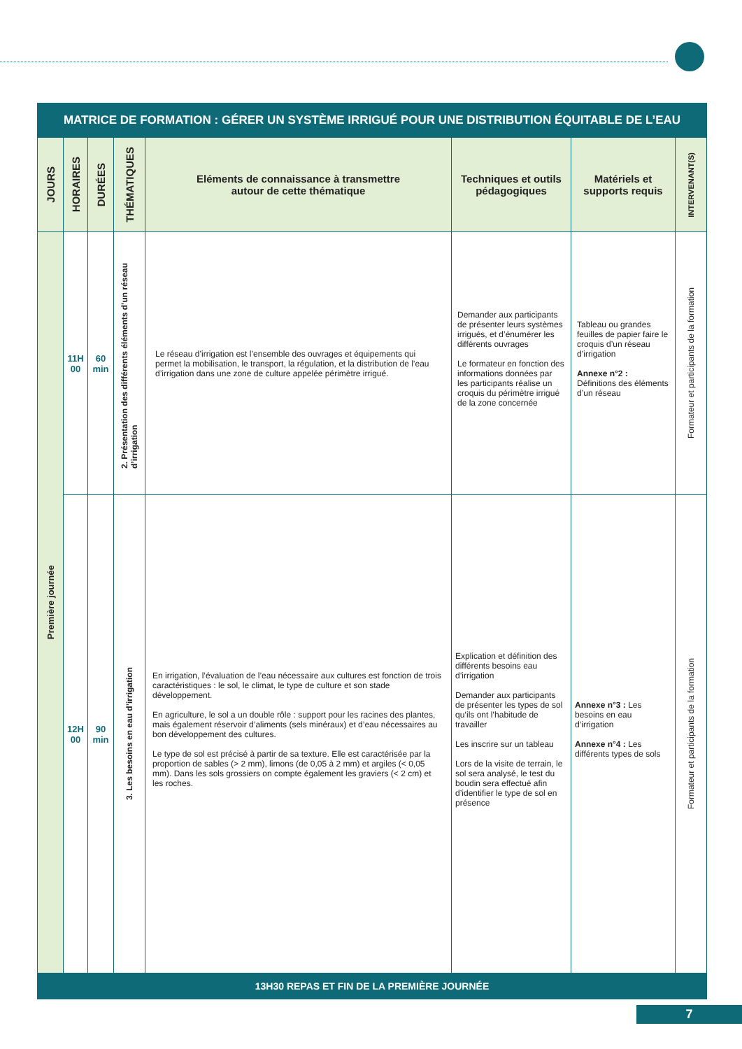| MATRICE DE FORMATION : GÉRER UN SYSTÈME IRRIGUÉ POUR UNE DISTRIBUTION ÉQUITABLE DE L’EAU | | | | | | | |
| --- | --- | --- | --- | --- | --- | --- | --- |
| JOURS | HORAIRES | DURÉES | THÉMATIQUES | Eléments de connaissance à transmettre autour de cette thématique | Techniques et outils pédagogiques | Matériels et supports requis | INTERVENANT(S) |
| Première journée | 11H 00 | 60 min | 2. Présentation des différents éléments d’un réseau d’irrigation | Le réseau d’irrigation est l’ensemble des ouvrages et équipements qui permet la mobilisation, le transport, la régulation, et la distribution de l’eau d’irrigation dans une zone de culture appelée périmètre irrigué. | Demander aux participants de présenter leurs systèmes irrigués, et d’énumérer les différents ouvrages Le formateur en fonction des informations données par les participants réalise un croquis du périmètre irrigué de la zone concernée | Tableau ou grandes feuilles de papier faire le croquis d’un réseau d’irrigation Annexe n°2 : Définitions des éléments d’un réseau | Formateur et participants de la formation |
| | 12H 00 | 90 min | 3. Les besoins en eau d’irrigation | En irrigation, l’évaluation de l’eau nécessaire aux cultures est fonction de trois caractéristiques : le sol, le climat, le type de culture et son stade développement. En agriculture, le sol a un double rôle : support pour les racines des plantes, mais également réservoir d’aliments (sels minéraux) et d’eau nécessaires au bon développement des cultures. Le type de sol est précisé à partir de sa texture. Elle est caractérisée par la proportion de sables (> 2 mm), limons (de 0,05 à 2 mm) et argiles (< 0,05 mm). Dans les sols grossiers on compte également les graviers (< 2 cm) et les roches. | Explication et définition des différents besoins eau d’irrigation Demander aux participants de présenter les types de sol qu’ils ont l’habitude de travailler Les inscrire sur un tableau Lors de la visite de terrain, le sol sera analysé, le test du boudin sera effectué afin d’identifier le type de sol en présence | Annexe n°3 : Les besoins en eau d’irrigation Annexe n°4 : Les différents types de sols | Formateur et participants de la formation |
| 13H30 REPAS ET FIN DE LA PREMIÈRE JOURNÉE | | | | | | | |
7